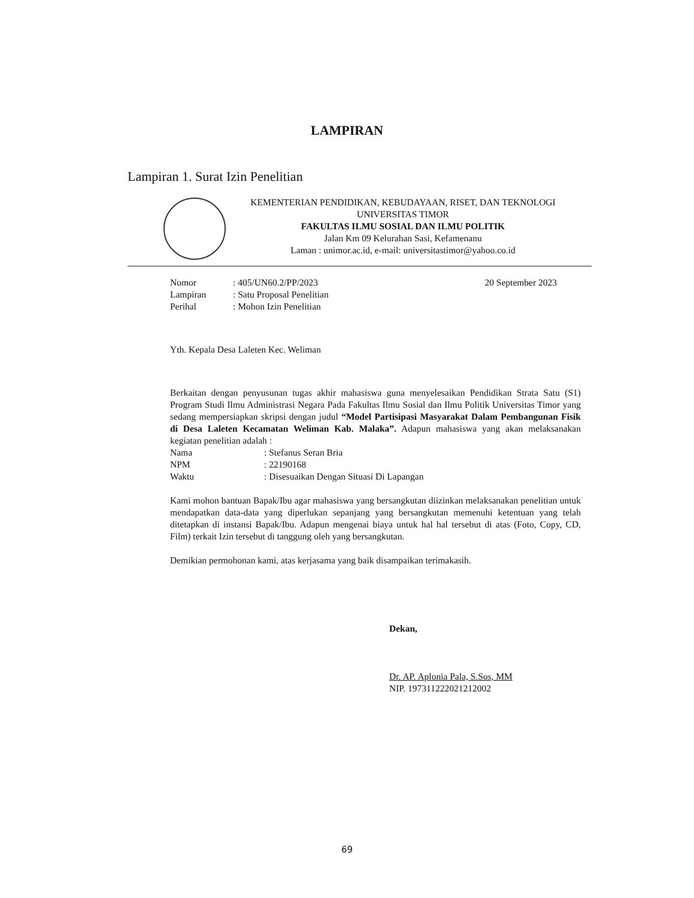LAMPIRAN
Lampiran 1. Surat Izin Penelitian
KEMENTERIAN PENDIDIKAN, KEBUDAYAAN, RISET, DAN TEKNOLOGI
UNIVERSITAS TIMOR
FAKULTAS ILMU SOSIAL DAN ILMU POLITIK
Jalan Km 09 Kelurahan Sasi, Kefamenanu
Laman : unimor.ac.id, e-mail: universitastimor@yahoo.co.id
Nomor: 405/UN60.2/PP/2023
Lampiran: Satu Proposal Penelitian
Perihal: Mohon Izin Penelitian
20 September 2023
Yth. Kepala Desa Laleten Kec. Weliman
Berkaitan dengan penyusunan tugas akhir mahasiswa guna menyelesaikan Pendidikan Strata Satu (S1) Program Studi Ilmu Administrasi Negara Pada Fakultas Ilmu Sosial dan Ilmu Politik Universitas Timor yang sedang mempersiapkan skripsi dengan judul “Model Partisipasi Masyarakat Dalam Pembangunan Fisik di Desa Laleten Kecamatan Weliman Kab. Malaka”. Adapun mahasiswa yang akan melaksanakan kegiatan penelitian adalah :
Nama: Stefanus Seran Bria
NPM: 22190168
Waktu: Disesuaikan Dengan Situasi Di Lapangan
Kami mohon bantuan Bapak/Ibu agar mahasiswa yang bersangkutan diizinkan melaksanakan penelitian untuk mendapatkan data-data yang diperlukan sepanjang yang bersangkutan memenuhi ketentuan yang telah ditetapkan di instansi Bapak/Ibu. Adapun mengenai biaya untuk hal hal tersebut di atas (Foto, Copy, CD, Film) terkait Izin tersebut di tanggung oleh yang bersangkutan.
Demikian permohonan kami, atas kerjasama yang baik disampaikan terimakasih.
Dekan,
Dr. AP. Aplonia Pala, S.Sos, MM
NIP. 197311222021212002
69